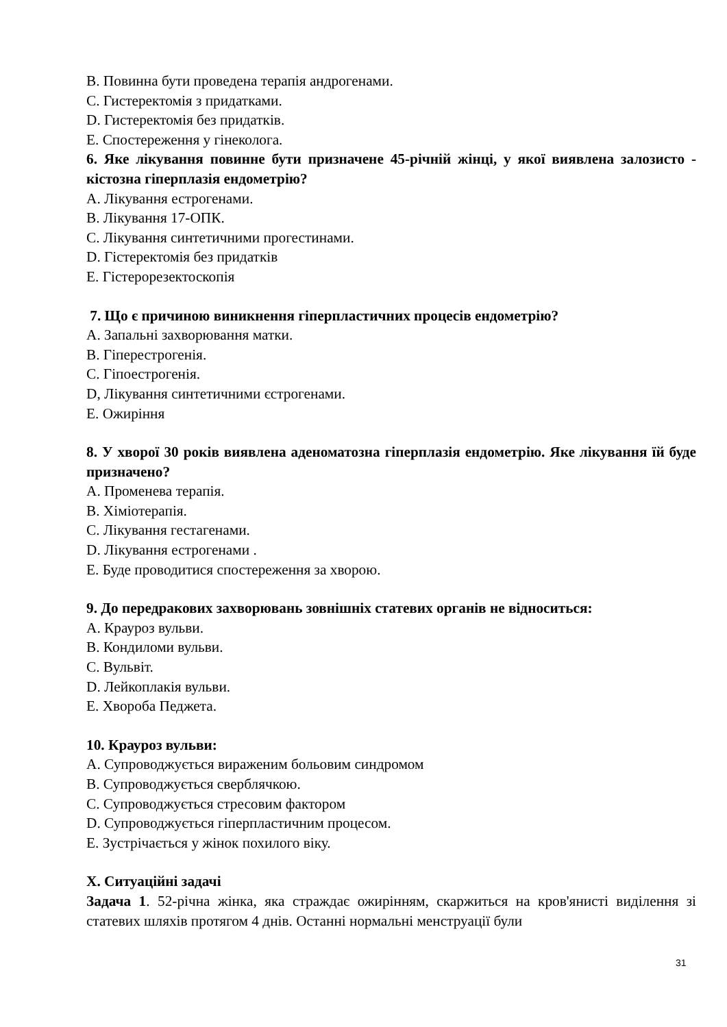B. Повинна бути проведена терапія андрогенами.
C. Гистеректомія з придатками.
D. Гистеректомія без придатків.
E. Спостереження у гінеколога.
6. Яке лікування повинне бути призначене 45-річній жінці, у якої виявлена залозисто - кістозна гіперплазія ендометрію?
A. Лікування естрогенами.
B. Лікування 17-ОПК.
C. Лікування синтетичними прогестинами.
D. Гістеректомія без придатків
E. Гістерорезектоскопія
7. Що є причиною виникнення гіперпластичних процесів ендометрію?
A. Запальні захворювання матки.
B. Гіперестрогенія.
C. Гіпоестрогенія.
D, Лікування синтетичними єстрогенами.
E. Ожиріння
8. У хворої 30 років виявлена аденоматозна гіперплазія ендометрію. Яке лікування їй буде призначено?
A. Променева терапія.
B. Хіміотерапія.
C. Лікування гестагенами.
D. Лікування естрогенами .
E. Буде проводитися спостереження за хворою.
9. До передракових захворювань зовнішніх статевих органів не відноситься:
A. Крауроз вульви.
B. Кондиломи вульви.
C. Вульвіт.
D. Лейкоплакія вульви.
E. Хвороба Педжета.
10. Крауроз вульви:
A. Супроводжується вираженим больовим синдромом
B. Супроводжується сверблячкою.
C. Супроводжується стресовим фактором
D. Супроводжується гіперпластичним процесом.
E. Зустрічається у жінок похилого віку.
X. Ситуаційні задачі
Задача 1. 52-річна жінка, яка страждає ожирінням, скаржиться на кров'янисті виділення зі статевих шляхів протягом 4 днів. Останні нормальні менструації були
31